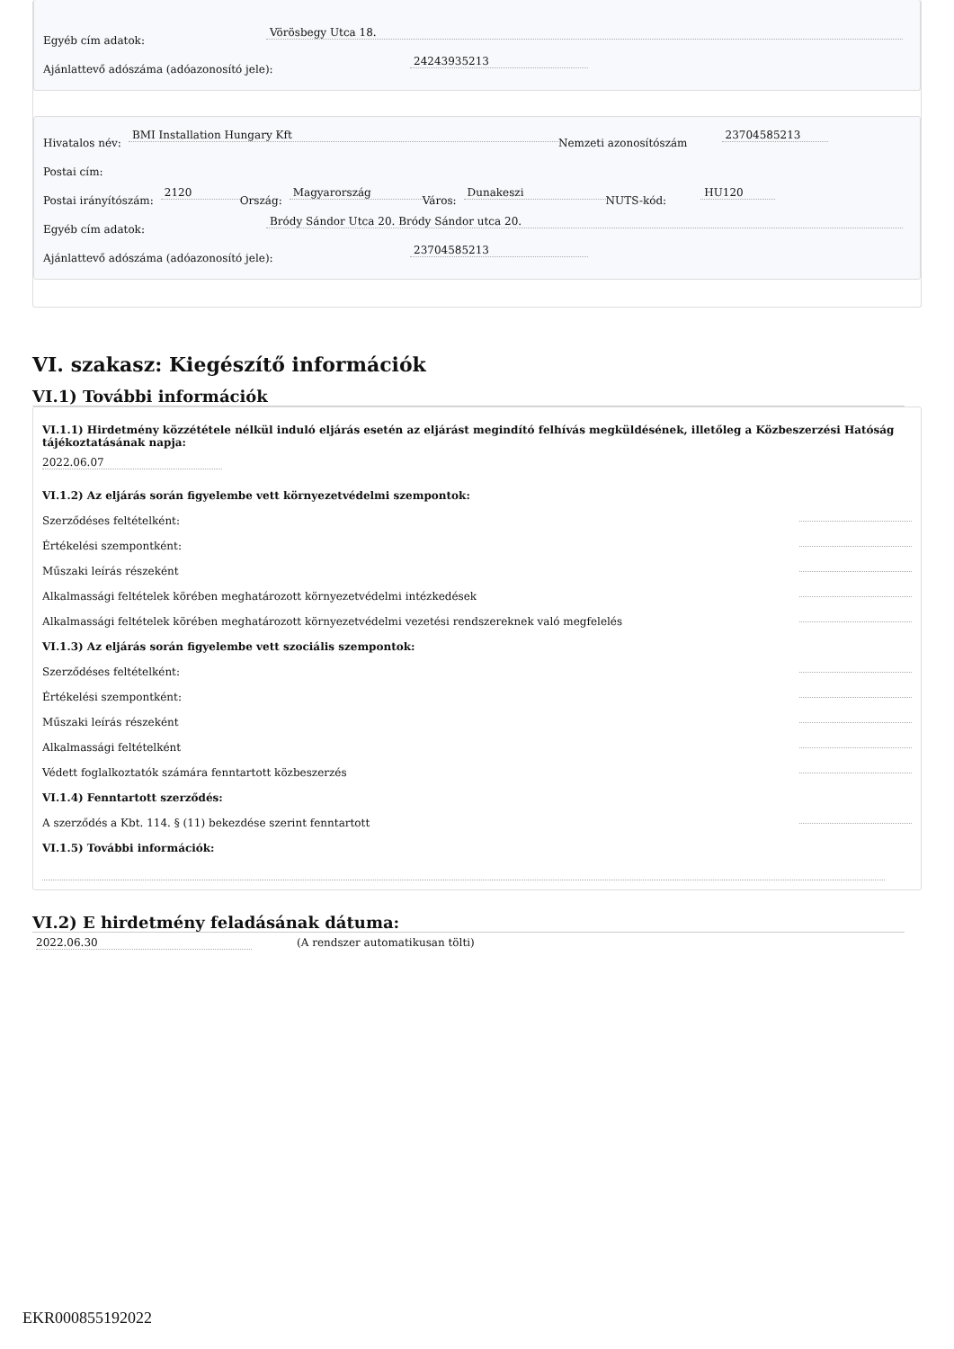Egyéb cím adatok: Vörösbegy Utca 18.
Ajánlattevő adószáma (adóazonosító jele): 24243935213
Hivatalos név: BMI Installation Hungary Kft Nemzeti azonosítószám 23704585213
Postai cím:
Postai irányítószám: 2120 Ország: Magyarország Város: Dunakeszi NUTS-kód: HU120
Egyéb cím adatok: Bródy Sándor Utca 20. Bródy Sándor utca 20.
Ajánlattevő adószáma (adóazonosító jele): 23704585213
VI. szakasz: Kiegészítő információk
VI.1) További információk
VI.1.1) Hirdetmény közzététele nélkül induló eljárás esetén az eljárást megindító felhívás megküldésének, illetőleg a Közbeszerzési Hatóság tájékoztatásának napja:
2022.06.07
VI.1.2) Az eljárás során figyelembe vett környezetvédelmi szempontok:
Szerződéses feltételként:
Értékelési szempontként:
Műszaki leírás részeként
Alkalmassági feltételek körében meghatározott környezetvédelmi intézkedések
Alkalmassági feltételek körében meghatározott környezetvédelmi vezetési rendszereknek való megfelelés
VI.1.3) Az eljárás során figyelembe vett szociális szempontok:
Szerződéses feltételként:
Értékelési szempontként:
Műszaki leírás részeként
Alkalmassági feltételként
Védett foglalkoztatók számára fenntartott közbeszerzés
VI.1.4) Fenntartott szerződés:
A szerződés a Kbt. 114. § (11) bekezdése szerint fenntartott
VI.1.5) További információk:
VI.2) E hirdetmény feladásának dátuma:
2022.06.30 (A rendszer automatikusan tölti)
EKR000855192022